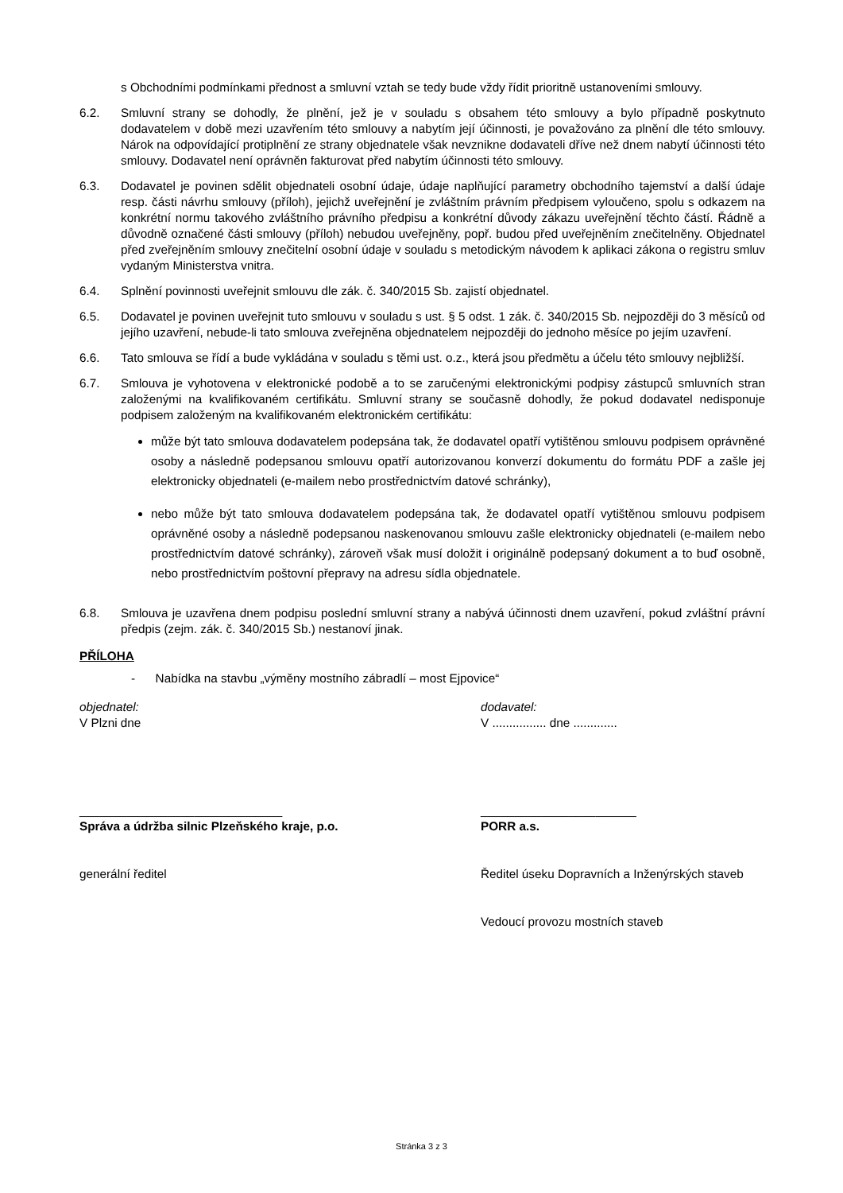s Obchodními podmínkami přednost a smluvní vztah se tedy bude vždy řídit prioritně ustanoveními smlouvy.
6.2. Smluvní strany se dohodly, že plnění, jež je v souladu s obsahem této smlouvy a bylo případně poskytnuto dodavatelem v době mezi uzavřením této smlouvy a nabytím její účinnosti, je považováno za plnění dle této smlouvy. Nárok na odpovídající protiplnění ze strany objednatele však nevznikne dodavateli dříve než dnem nabytí účinnosti této smlouvy. Dodavatel není oprávněn fakturovat před nabytím účinnosti této smlouvy.
6.3. Dodavatel je povinen sdělit objednateli osobní údaje, údaje naplňující parametry obchodního tajemství a další údaje resp. části návrhu smlouvy (příloh), jejichž uveřejnění je zvláštním právním předpisem vyloučeno, spolu s odkazem na konkrétní normu takového zvláštního právního předpisu a konkrétní důvody zákazu uveřejnění těchto částí. Řádně a důvodně označené části smlouvy (příloh) nebudou uveřejněny, popř. budou před uveřejněním znečitelněny. Objednatel před zveřejněním smlouvy znečitelní osobní údaje v souladu s metodickým návodem k aplikaci zákona o registru smluv vydaným Ministerstva vnitra.
6.4. Splnění povinnosti uveřejnit smlouvu dle zák. č. 340/2015 Sb. zajistí objednatel.
6.5. Dodavatel je povinen uveřejnit tuto smlouvu v souladu s ust. § 5 odst. 1 zák. č. 340/2015 Sb. nejpozději do 3 měsíců od jejího uzavření, nebude-li tato smlouva zveřejněna objednatelem nejpozději do jednoho měsíce po jejím uzavření.
6.6. Tato smlouva se řídí a bude vykládána v souladu s těmi ust. o.z., která jsou předmětu a účelu této smlouvy nejbližší.
6.7. Smlouva je vyhotovena v elektronické podobě a to se zaručenými elektronickými podpisy zástupců smluvních stran založenými na kvalifikovaném certifikátu. Smluvní strany se současně dohodly, že pokud dodavatel nedisponuje podpisem založeným na kvalifikovaném elektronickém certifikátu:
může být tato smlouva dodavatelem podepsána tak, že dodavatel opatří vytištěnou smlouvu podpisem oprávněné osoby a následně podepsanou smlouvu opatří autorizovanou konverzí dokumentu do formátu PDF a zašle jej elektronicky objednateli (e-mailem nebo prostřednictvím datové schránky),
nebo může být tato smlouva dodavatelem podepsána tak, že dodavatel opatří vytištěnou smlouvu podpisem oprávněné osoby a následně podepsanou naskenovanou smlouvu zašle elektronicky objednateli (e-mailem nebo prostřednictvím datové schránky), zároveň však musí doložit i originálně podepsaný dokument a to buď osobně, nebo prostřednictvím poštovní přepravy na adresu sídla objednatele.
6.8. Smlouva je uzavřena dnem podpisu poslední smluvní strany a nabývá účinnosti dnem uzavření, pokud zvláštní právní předpis (zejm. zák. č. 340/2015 Sb.) nestanoví jinak.
PŘÍLOHA
- Nabídka na stavbu „výměny mostního zábradlí – most Ejpovice“
objednatel:
V Plzni dne
dodavatel:
V ................ dne .............
______________________________
Správa a údržba silnic Plzeňského kraje, p.o.
generální ředitel
_______________________
PORR a.s.
Ředitel úseku Dopravních a Inženýrských staveb
Vedoucí provozu mostních staveb
Stránka 3 z 3